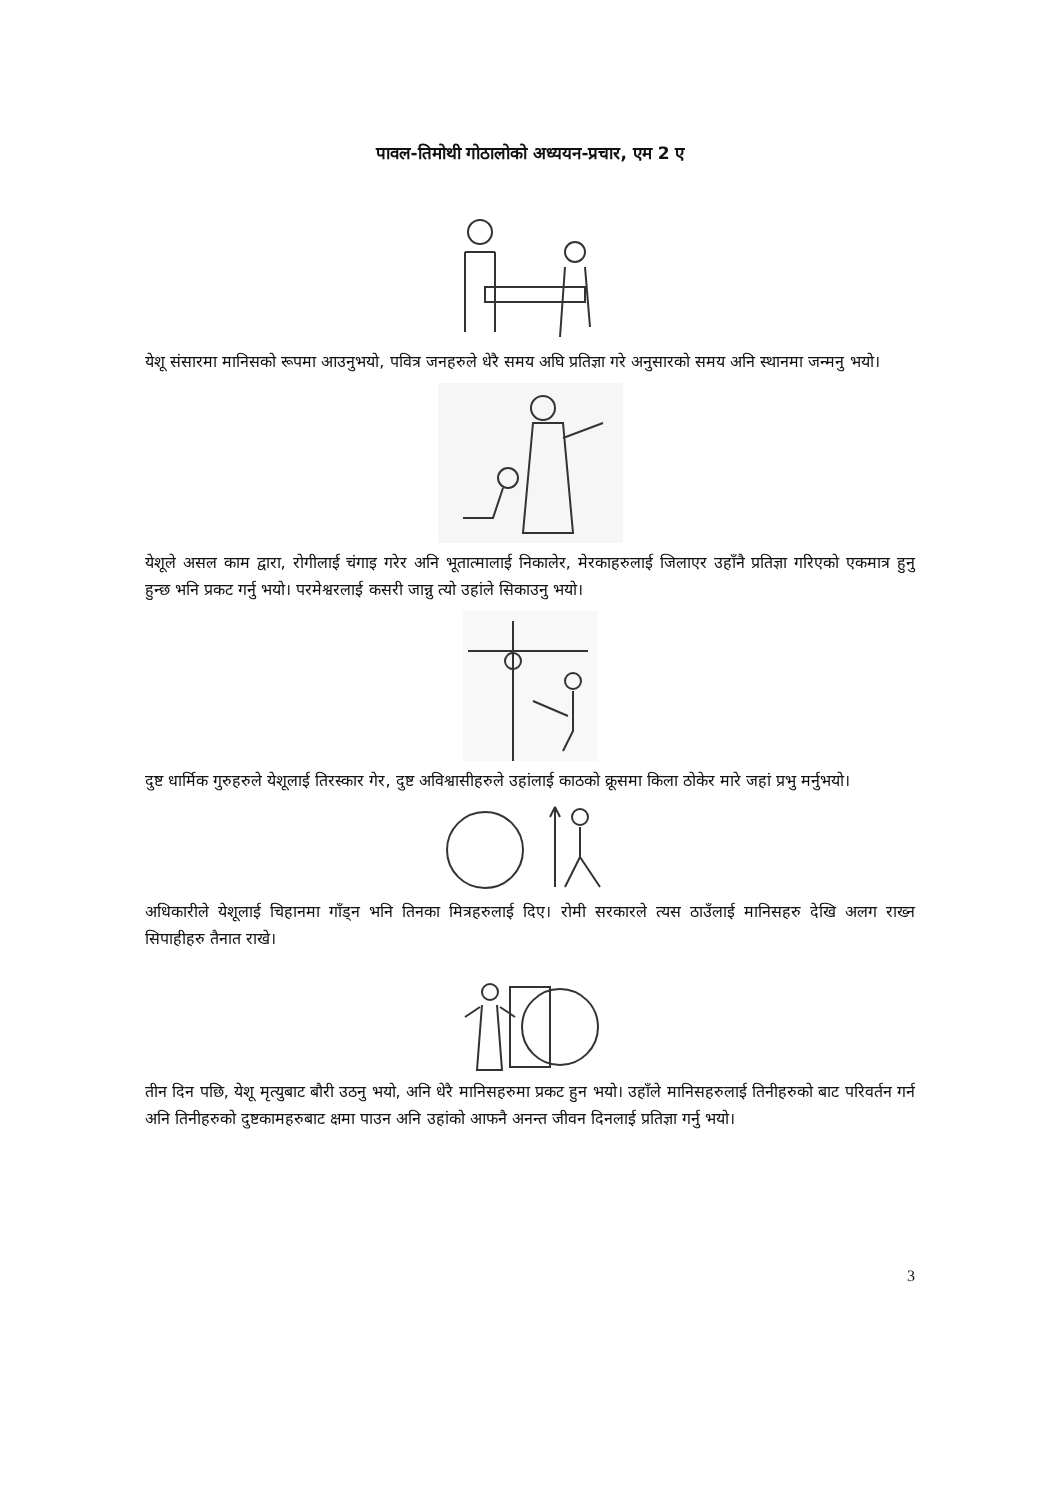पावल-तिमोथी गोठालोको अध्ययन-प्रचार, एम 2 ए
येशू संसारमा मानिसको रूपमा आउनुभयो, पवित्र जनहरुले धेरै समय अघि प्रतिज्ञा गरे अनुसारको समय अनि स्थानमा जन्मनु भयो।
येशूले असल काम द्वारा, रोगीलाई चंगाइ गरेर अनि भूतात्मालाई निकालेर, मेरकाहरुलाई जिलाएर उहाँनै प्रतिज्ञा गरिएको एकमात्र हुनु हुन्छ भनि प्रकट गर्नु भयो। परमेश्वरलाई कसरी जान्नु त्यो उहांले सिकाउनु भयो।
दुष्ट धार्मिक गुरुहरुले येशूलाई तिरस्कार गेर, दुष्ट अविश्वासीहरुले उहांलाई काठको क्रूसमा किला ठोकेर मारे जहां प्रभु मर्नुभयो।
अधिकारीले येशूलाई चिहानमा गाँड्न भनि तिनका मित्रहरुलाई दिए। रोमी सरकारले त्यस ठाउँलाई मानिसहरु देखि अलग राख्न सिपाहीहरु तैनात राखे।
तीन दिन पछि, येशू मृत्युबाट बौरी उठनु भयो, अनि धेरै मानिसहरुमा प्रकट हुन भयो। उहाँले मानिसहरुलाई तिनीहरुको बाट परिवर्तन गर्न अनि तिनीहरुको दुष्टकामहरुबाट क्षमा पाउन अनि उहांको आफनै अनन्त जीवन दिनलाई प्रतिज्ञा गर्नु भयो।
3